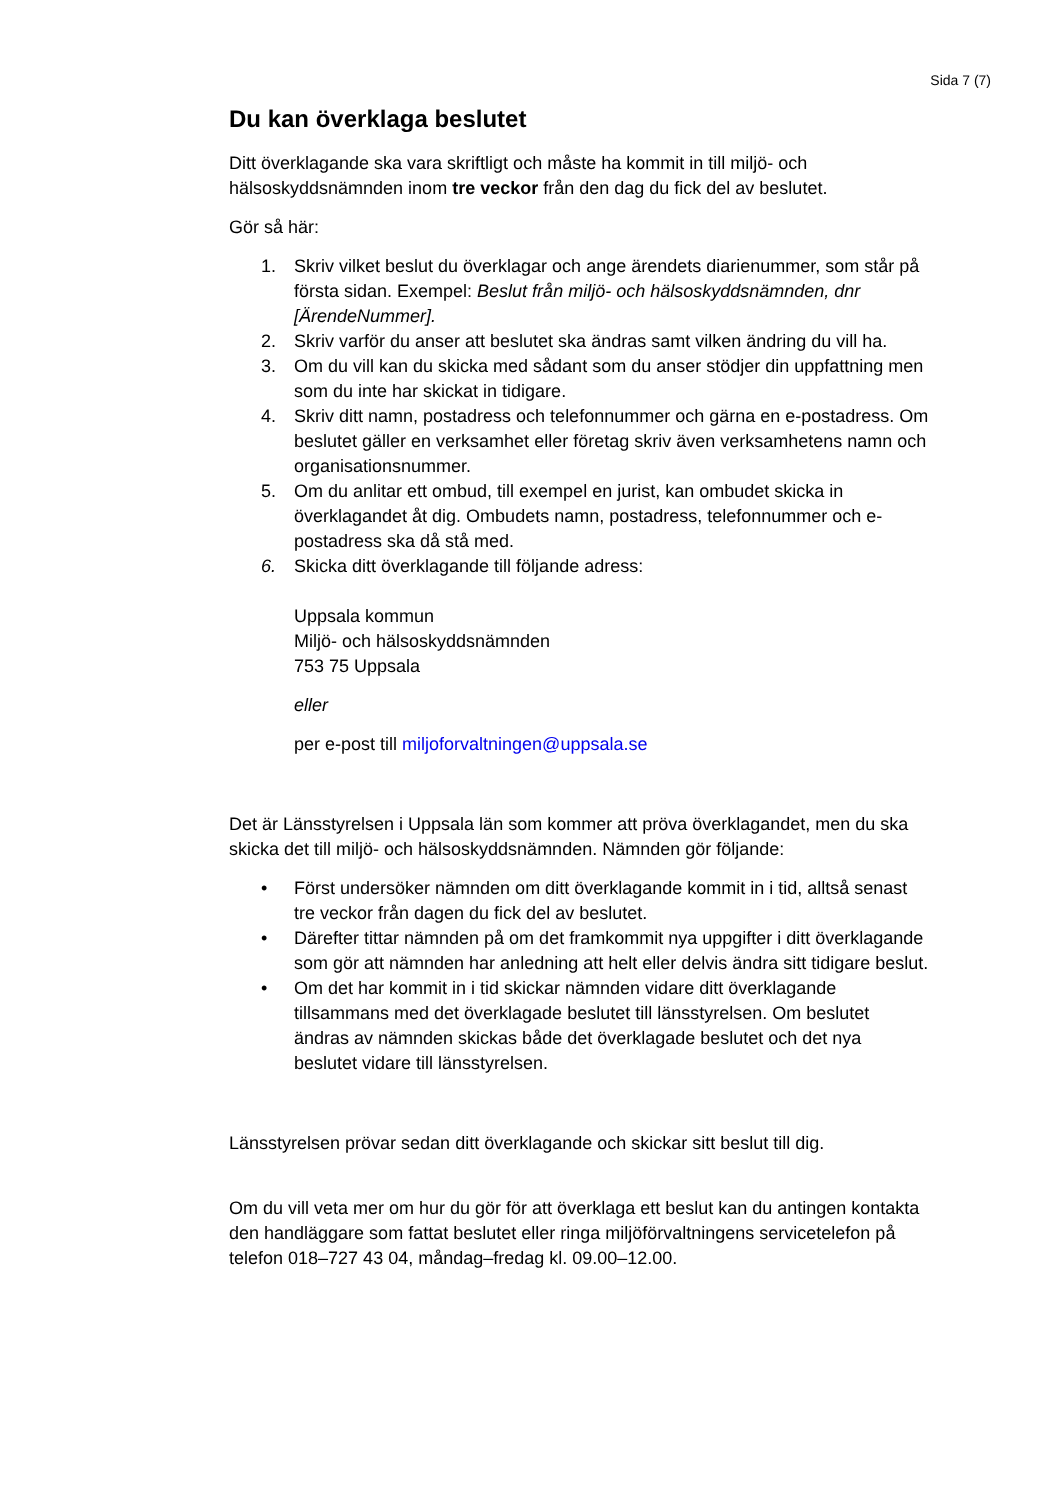Sida 7 (7)
Du kan överklaga beslutet
Ditt överklagande ska vara skriftligt och måste ha kommit in till miljö- och hälsoskyddsnämnden inom tre veckor från den dag du fick del av beslutet.
Gör så här:
1. Skriv vilket beslut du överklagar och ange ärendets diarienummer, som står på första sidan. Exempel: Beslut från miljö- och hälsoskyddsnämnden, dnr [ÄrendeNummer].
2. Skriv varför du anser att beslutet ska ändras samt vilken ändring du vill ha.
3. Om du vill kan du skicka med sådant som du anser stödjer din uppfattning men som du inte har skickat in tidigare.
4. Skriv ditt namn, postadress och telefonnummer och gärna en e-postadress. Om beslutet gäller en verksamhet eller företag skriv även verksamhetens namn och organisationsnummer.
5. Om du anlitar ett ombud, till exempel en jurist, kan ombudet skicka in överklagandet åt dig. Ombudets namn, postadress, telefonnummer och e-postadress ska då stå med.
6. Skicka ditt överklagande till följande adress:
Uppsala kommun
Miljö- och hälsoskyddsnämnden
753 75 Uppsala
eller
per e-post till miljoforvaltningen@uppsala.se
Det är Länsstyrelsen i Uppsala län som kommer att pröva överklagandet, men du ska skicka det till miljö- och hälsoskyddsnämnden. Nämnden gör följande:
• Först undersöker nämnden om ditt överklagande kommit in i tid, alltså senast tre veckor från dagen du fick del av beslutet.
• Därefter tittar nämnden på om det framkommit nya uppgifter i ditt överklagande som gör att nämnden har anledning att helt eller delvis ändra sitt tidigare beslut.
• Om det har kommit in i tid skickar nämnden vidare ditt överklagande tillsammans med det överklagade beslutet till länsstyrelsen. Om beslutet ändras av nämnden skickas både det överklagade beslutet och det nya beslutet vidare till länsstyrelsen.
Länsstyrelsen prövar sedan ditt överklagande och skickar sitt beslut till dig.
Om du vill veta mer om hur du gör för att överklaga ett beslut kan du antingen kontakta den handläggare som fattat beslutet eller ringa miljöförvaltningens servicetelefon på telefon 018–727 43 04, måndag–fredag kl. 09.00–12.00.